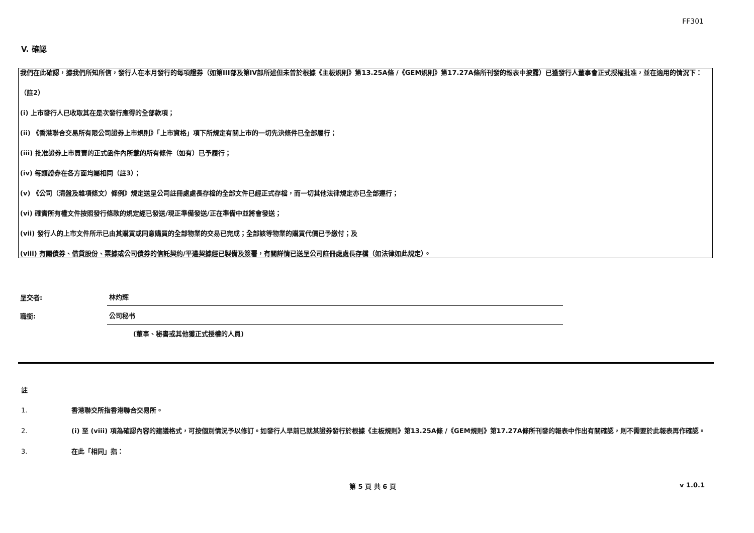FF301
V. 確認
我們在此確認，據我們所知所信，發行人在本月發行的每項證券（如第III部及第IV部所述但未曾於根據《主板規則》第13.25A條 /《GEM規則》第17.27A條所刊發的報表中披露）已獲發行人董事會正式授權批准，並在適用的情況下：
（註2）
(i) 上市發行人已收取其在是次發行應得的全部款項；
(ii) 《香港聯合交易所有限公司證券上市規則》「上市資格」項下所規定有關上市的一切先決條件已全部履行；
(iii) 批准證券上市買賣的正式函件內所載的所有條件（如有）已予履行；
(iv) 每類證券在各方面均屬相同（註3）；
(v) 《公司（清盤及雜項條文）條例》規定送呈公司註冊處處長存檔的全部文件已經正式存檔，而一切其他法律規定亦已全部遵行；
(vi) 確實所有權文件按照發行條款的規定經已發送/現正準備發送/正在準備中並將會發送；
(vii) 發行人的上市文件所示已由其購買或同意購買的全部物業的交易已完成；全部該等物業的購買代價已予繳付；及
(viii) 有關債券、借貸股份、票據或公司債券的信託契約/平邊契據經已製備及簽署，有關詳情已送呈公司註冊處處長存檔（如法律如此規定）。
呈交者:
林灼辉
職銜:
公司秘书
(董事、秘書或其他獲正式授權的人員)
註
1. 香港聯交所指香港聯合交易所。
2. (i) 至 (viii) 項為確認內容的建議格式，可按個別情況予以修訂。如發行人早前已就某證券發行於根據《主板規則》第13.25A條 /《GEM規則》第17.27A條所刊發的報表中作出有關確認，則不需要於此報表再作確認。
3. 在此「相同」指：
第 5 頁 共 6 頁 v 1.0.1